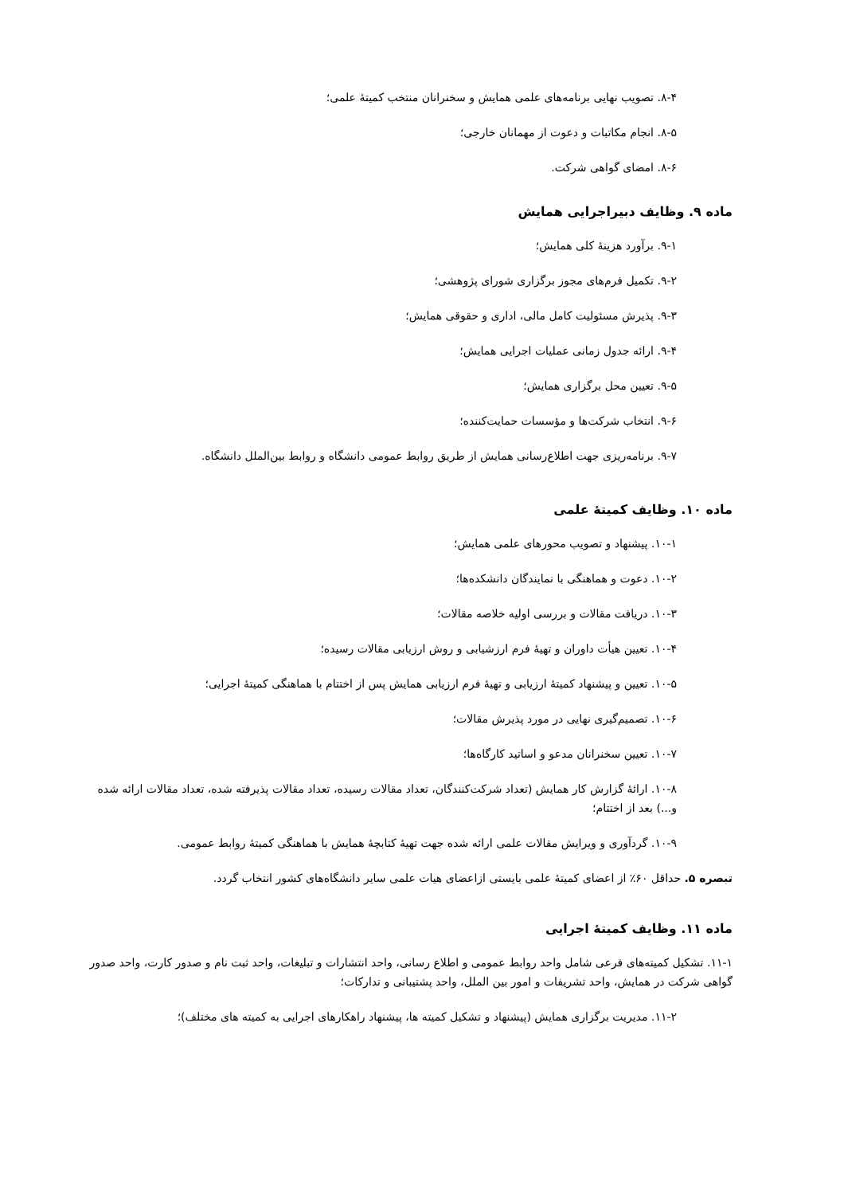۸-۴. تصویب نهایی برنامه‌های علمی همایش و سخنرانان منتخب کمیتهٔ علمی؛
۸-۵. انجام مکاتبات و دعوت از مهمانان خارجی؛
۸-۶. امضای گواهی شرکت.
ماده ۹. وظایف دبیراجرایی همایش
۹-۱. برآورد هزینهٔ کلی همایش؛
۹-۲. تکمیل فرم‌های مجوز برگزاری شورای پژوهشی؛
۹-۳. پذیرش مسئولیت کامل مالی، اداری و حقوقی همایش؛
۹-۴. ارائه جدول زمانی عملیات اجرایی همایش؛
۹-۵. تعیین محل برگزاری همایش؛
۹-۶. انتخاب شرکت‌ها و مؤسسات حمایت‌کننده؛
۹-۷. برنامه‌ریزی جهت اطلاع‌رسانی همایش از طریق روابط عمومی دانشگاه و روابط بین‌الملل دانشگاه.
ماده ۱۰. وظایف کمیتهٔ علمی
۱۰-۱. پیشنهاد و تصویب محورهای علمی همایش؛
۱۰-۲. دعوت و هماهنگی با نمایندگان دانشکده‌ها؛
۱۰-۳. دریافت مقالات و بررسی اولیه خلاصه مقالات؛
۱۰-۴. تعیین هیأت داوران و تهیهٔ فرم ارزشیابی و روش ارزیابی مقالات رسیده؛
۱۰-۵. تعیین و پیشنهاد کمیتهٔ ارزیابی و تهیهٔ فرم ارزیابی همایش پس از اختتام با هماهنگی کمیتهٔ اجرایی؛
۱۰-۶. تصمیم‌گیری نهایی در مورد پذیرش مقالات؛
۱۰-۷. تعیین سخنرانان مدعو و اساتید کارگاه‌ها؛
۱۰-۸. ارائهٔ گزارش کار همایش (تعداد شرکت‌کنندگان، تعداد مقالات رسیده، تعداد مقالات پذیرفته شده، تعداد مقالات ارائه شده و...) بعد از اختتام؛
۱۰-۹. گردآوری و ویرایش مقالات علمی ارائه شده جهت تهیهٔ کتابچهٔ همایش با هماهنگی کمیتهٔ روابط عمومی.
تبصره ۵. حداقل ۶۰٪ از اعضای کمیتهٔ علمی بایستی ازاعضای هیات علمی سایر دانشگاه‌های کشور انتخاب گردد.
ماده ۱۱. وظایف کمیتهٔ اجرایی
۱۱-۱. تشکیل کمیته‌های فرعی شامل واحد روابط عمومی و اطلاع رسانی، واحد انتشارات و تبلیغات، واحد ثبت نام و صدور کارت، واحد صدور گواهی شرکت در همایش، واحد تشریفات و امور بین الملل، واحد پشتیبانی و تدارکات؛
۱۱-۲. مدیریت برگزاری همایش (پیشنهاد و تشکیل کمیته ها، پیشنهاد راهکارهای اجرایی به کمیته های مختلف)؛